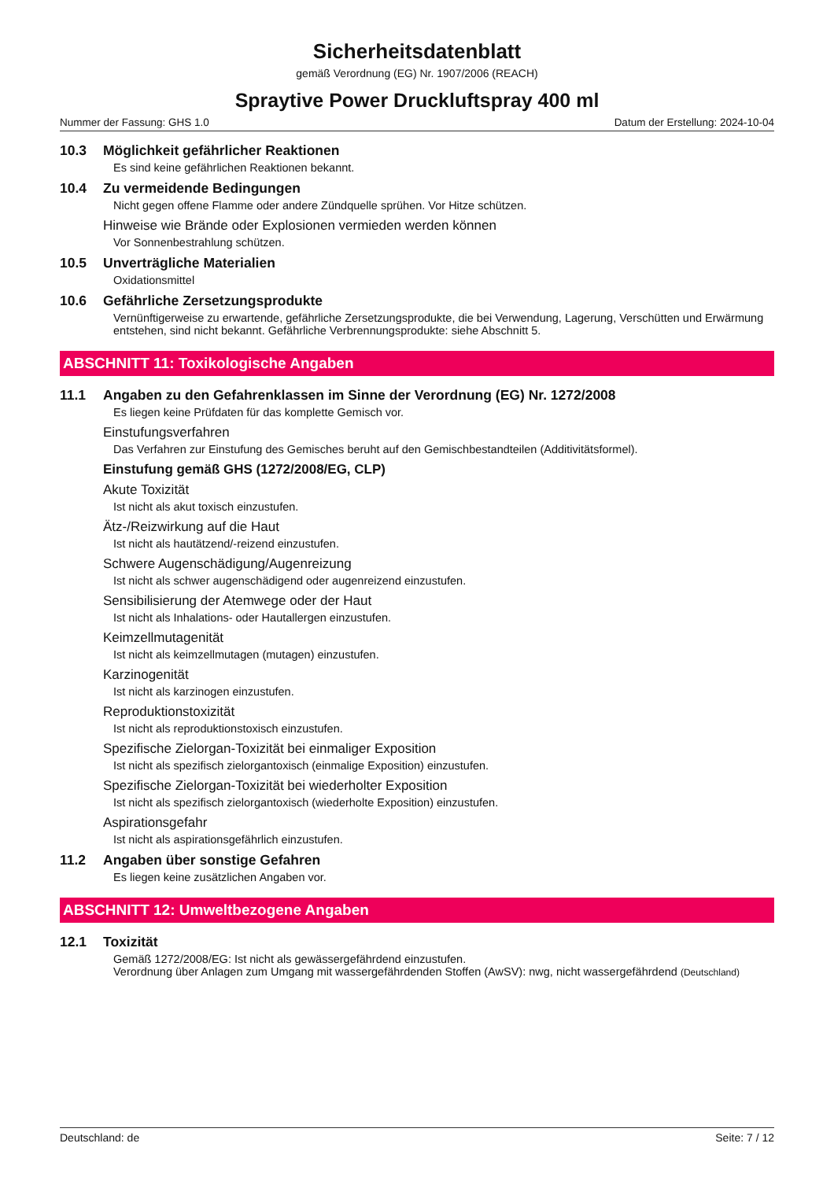Sicherheitsdatenblatt
gemäß Verordnung (EG) Nr. 1907/2006 (REACH)
Spraytive Power Druckluftspray 400 ml
Nummer der Fassung: GHS 1.0 Datum der Erstellung: 2024-10-04
10.3 Möglichkeit gefährlicher Reaktionen
Es sind keine gefährlichen Reaktionen bekannt.
10.4 Zu vermeidende Bedingungen
Nicht gegen offene Flamme oder andere Zündquelle sprühen. Vor Hitze schützen.
Hinweise wie Brände oder Explosionen vermieden werden können
Vor Sonnenbestrahlung schützen.
10.5 Unverträgliche Materialien
Oxidationsmittel
10.6 Gefährliche Zersetzungsprodukte
Vernünftigerweise zu erwartende, gefährliche Zersetzungsprodukte, die bei Verwendung, Lagerung, Verschütten und Erwärmung entstehen, sind nicht bekannt. Gefährliche Verbrennungsprodukte: siehe Abschnitt 5.
ABSCHNITT 11: Toxikologische Angaben
11.1 Angaben zu den Gefahrenklassen im Sinne der Verordnung (EG) Nr. 1272/2008
Es liegen keine Prüfdaten für das komplette Gemisch vor.
Einstufungsverfahren
Das Verfahren zur Einstufung des Gemisches beruht auf den Gemischbestandteilen (Additivitätsformel).
Einstufung gemäß GHS (1272/2008/EG, CLP)
Akute Toxizität
Ist nicht als akut toxisch einzustufen.
Ätz-/Reizwirkung auf die Haut
Ist nicht als hautätzend/-reizend einzustufen.
Schwere Augenschädigung/Augenreizung
Ist nicht als schwer augenschädigend oder augenreizend einzustufen.
Sensibilisierung der Atemwege oder der Haut
Ist nicht als Inhalations- oder Hautallergen einzustufen.
Keimzellmutagenität
Ist nicht als keimzellmutagen (mutagen) einzustufen.
Karzinogenität
Ist nicht als karzinogen einzustufen.
Reproduktionstoxizität
Ist nicht als reproduktionstoxisch einzustufen.
Spezifische Zielorgan-Toxizität bei einmaliger Exposition
Ist nicht als spezifisch zielorgantoxisch (einmalige Exposition) einzustufen.
Spezifische Zielorgan-Toxizität bei wiederholter Exposition
Ist nicht als spezifisch zielorgantoxisch (wiederholte Exposition) einzustufen.
Aspirationsgefahr
Ist nicht als aspirationsgefährlich einzustufen.
11.2 Angaben über sonstige Gefahren
Es liegen keine zusätzlichen Angaben vor.
ABSCHNITT 12: Umweltbezogene Angaben
12.1 Toxizität
Gemäß 1272/2008/EG: Ist nicht als gewässergefährdend einzustufen.
Verordnung über Anlagen zum Umgang mit wassergefährdenden Stoffen (AwSV): nwg, nicht wassergefährdend (Deutschland)
Deutschland: de Seite: 7 / 12